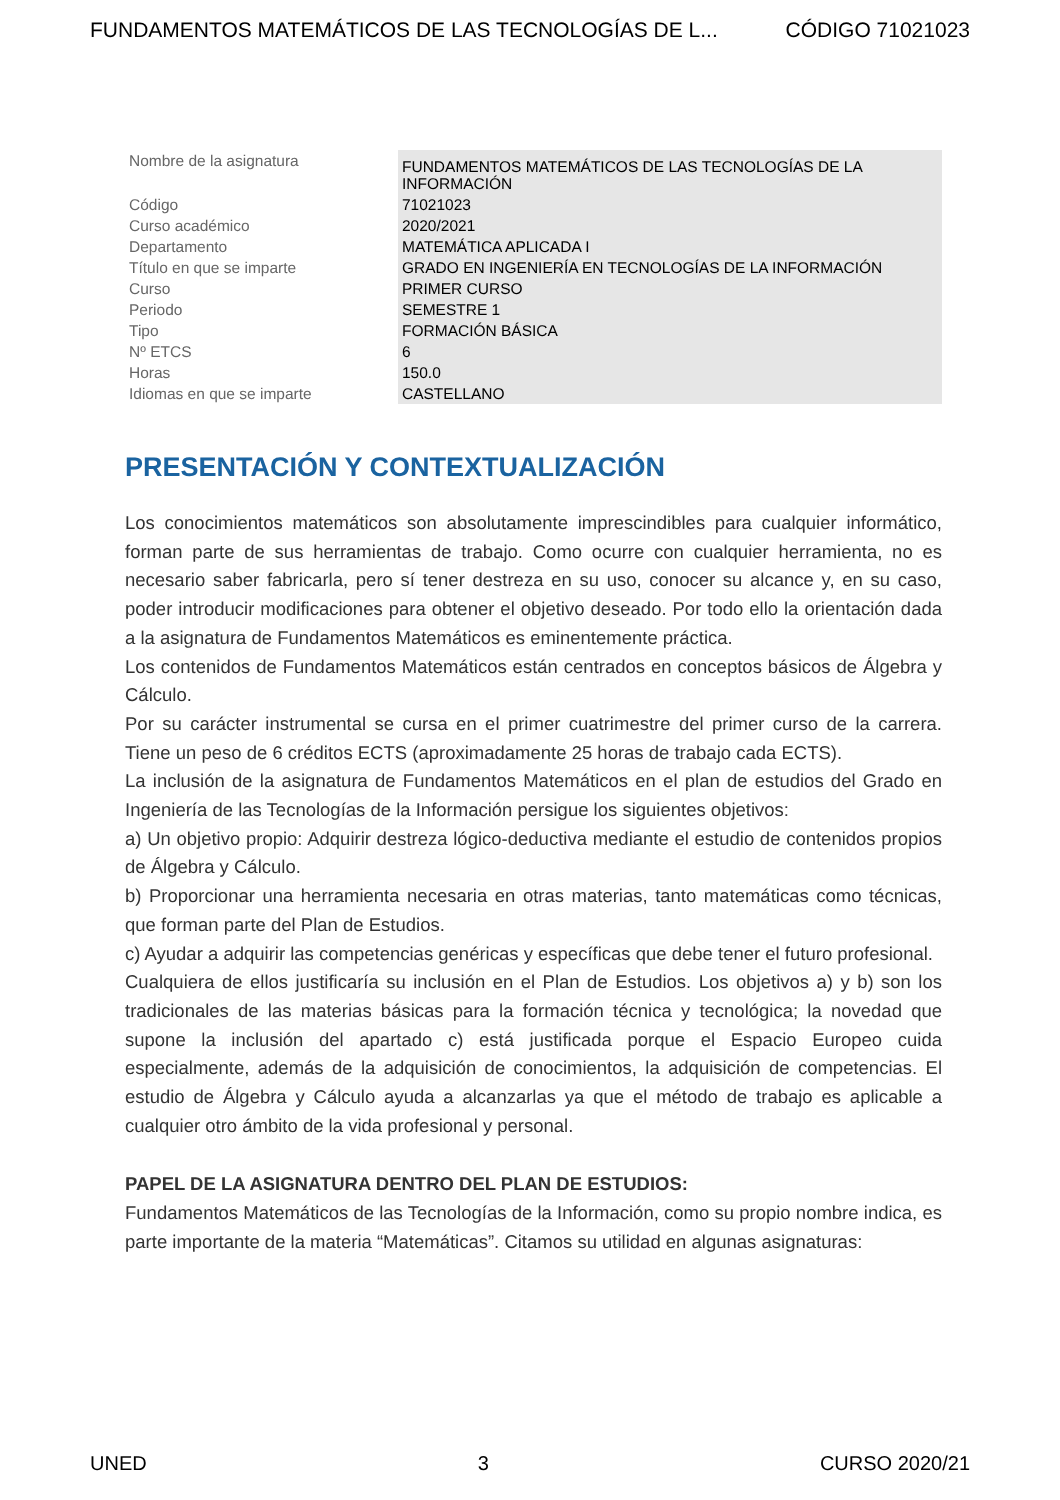FUNDAMENTOS MATEMÁTICOS DE LAS TECNOLOGÍAS DE L... CÓDIGO 71021023
| Nombre de la asignatura | FUNDAMENTOS MATEMÁTICOS DE LAS TECNOLOGÍAS DE LA INFORMACIÓN |
| Código | 71021023 |
| Curso académico | 2020/2021 |
| Departamento | MATEMÁTICA APLICADA I |
| Título en que se imparte | GRADO EN INGENIERÍA EN TECNOLOGÍAS DE LA INFORMACIÓN |
| Curso | PRIMER CURSO |
| Periodo | SEMESTRE 1 |
| Tipo | FORMACIÓN BÁSICA |
| Nº ETCS | 6 |
| Horas | 150.0 |
| Idiomas en que se imparte | CASTELLANO |
PRESENTACIÓN Y CONTEXTUALIZACIÓN
Los conocimientos matemáticos son absolutamente imprescindibles para cualquier informático, forman parte de sus herramientas de trabajo. Como ocurre con cualquier herramienta, no es necesario saber fabricarla, pero sí tener destreza en su uso, conocer su alcance y, en su caso, poder introducir modificaciones para obtener el objetivo deseado. Por todo ello la orientación dada a la asignatura de Fundamentos Matemáticos es eminentemente práctica.
Los contenidos de Fundamentos Matemáticos están centrados en conceptos básicos de Álgebra y Cálculo.
Por su carácter instrumental se cursa en el primer cuatrimestre del primer curso de la carrera. Tiene un peso de 6 créditos ECTS (aproximadamente 25 horas de trabajo cada ECTS).
La inclusión de la asignatura de Fundamentos Matemáticos en el plan de estudios del Grado en Ingeniería de las Tecnologías de la Información persigue los siguientes objetivos:
a) Un objetivo propio: Adquirir destreza lógico-deductiva mediante el estudio de contenidos propios de Álgebra y Cálculo.
b) Proporcionar una herramienta necesaria en otras materias, tanto matemáticas como técnicas, que forman parte del Plan de Estudios.
c) Ayudar a adquirir las competencias genéricas y específicas que debe tener el futuro profesional.
Cualquiera de ellos justificaría su inclusión en el Plan de Estudios. Los objetivos a) y b) son los tradicionales de las materias básicas para la formación técnica y tecnológica; la novedad que supone la inclusión del apartado c) está justificada porque el Espacio Europeo cuida especialmente, además de la adquisición de conocimientos, la adquisición de competencias. El estudio de Álgebra y Cálculo ayuda a alcanzarlas ya que el método de trabajo es aplicable a cualquier otro ámbito de la vida profesional y personal.
PAPEL DE LA ASIGNATURA DENTRO DEL PLAN DE ESTUDIOS:
Fundamentos Matemáticos de las Tecnologías de la Información, como su propio nombre indica, es parte importante de la materia “Matemáticas”. Citamos su utilidad en algunas asignaturas:
UNED 3 CURSO 2020/21